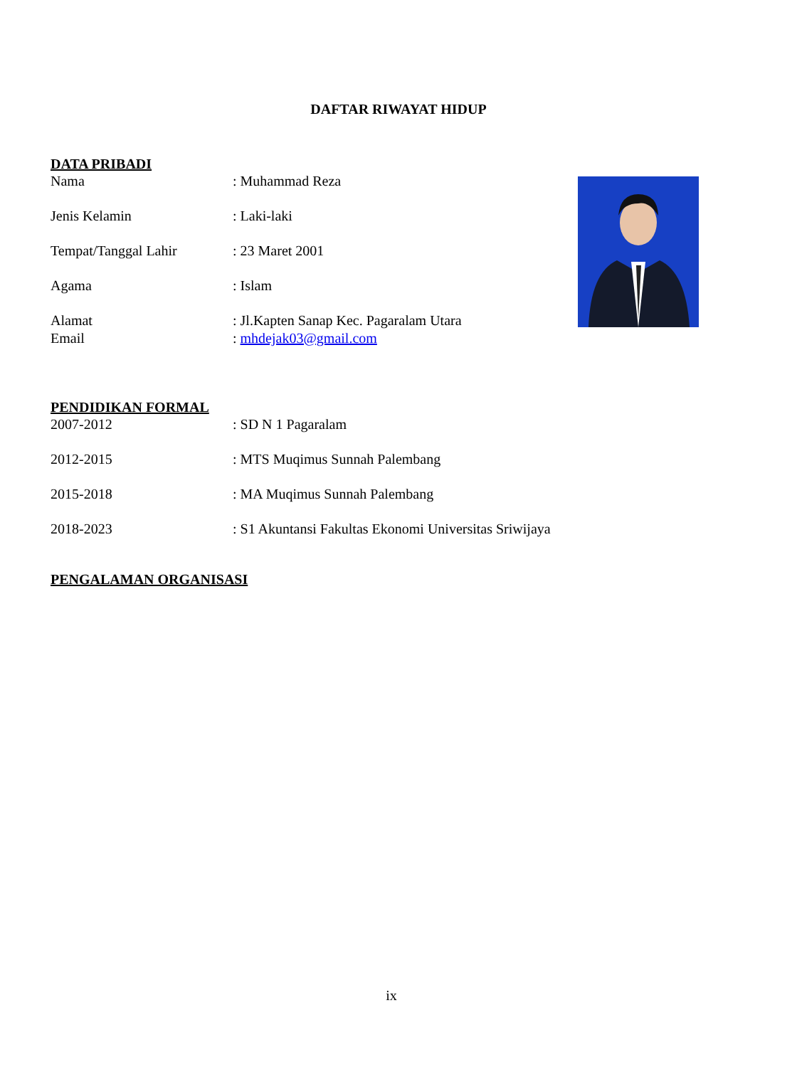DAFTAR RIWAYAT HIDUP
DATA PRIBADI
Nama: Muhammad Reza
Jenis Kelamin: Laki-laki
Tempat/Tanggal Lahir: 23 Maret 2001
Agama: Islam
Alamat: Jl.Kapten Sanap Kec. Pagaralam Utara
Email: mhdejak03@gmail.com
PENDIDIKAN FORMAL
2007-2012: SD N 1 Pagaralam
2012-2015: MTS Muqimus Sunnah Palembang
2015-2018: MA Muqimus Sunnah Palembang
2018-2023: S1 Akuntansi Fakultas Ekonomi Universitas Sriwijaya
PENGALAMAN ORGANISASI
ix